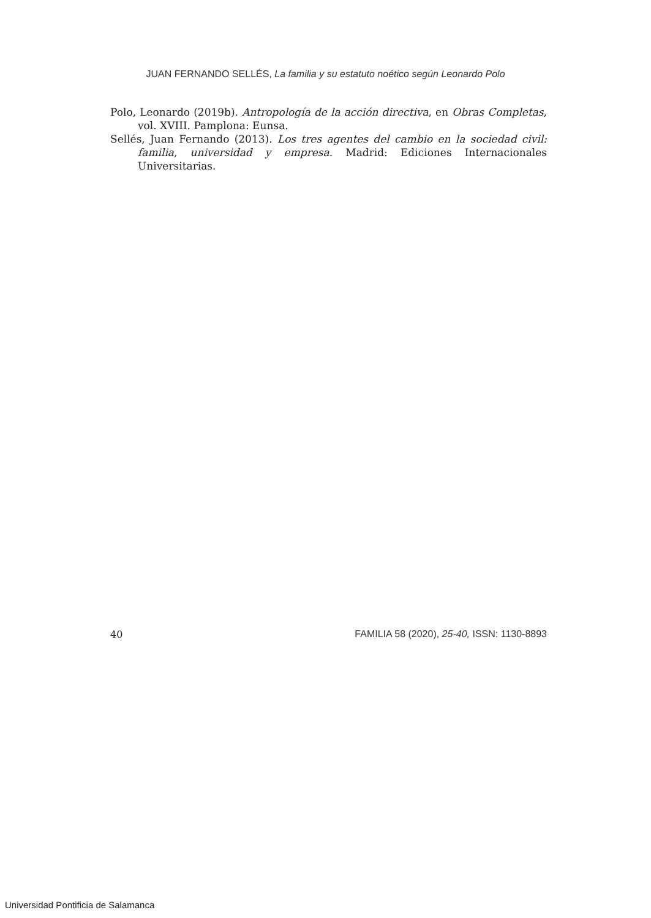JUAN FERNANDO SELLÉS, La familia y su estatuto noético según Leonardo Polo
Polo, Leonardo (2019b). Antropología de la acción directiva, en Obras Completas, vol. XVIII. Pamplona: Eunsa.
Sellés, Juan Fernando (2013). Los tres agentes del cambio en la sociedad civil: familia, universidad y empresa. Madrid: Ediciones Internacionales Universitarias.
40 FAMILIA 58 (2020), 25-40, ISSN: 1130-8893
Universidad Pontificia de Salamanca